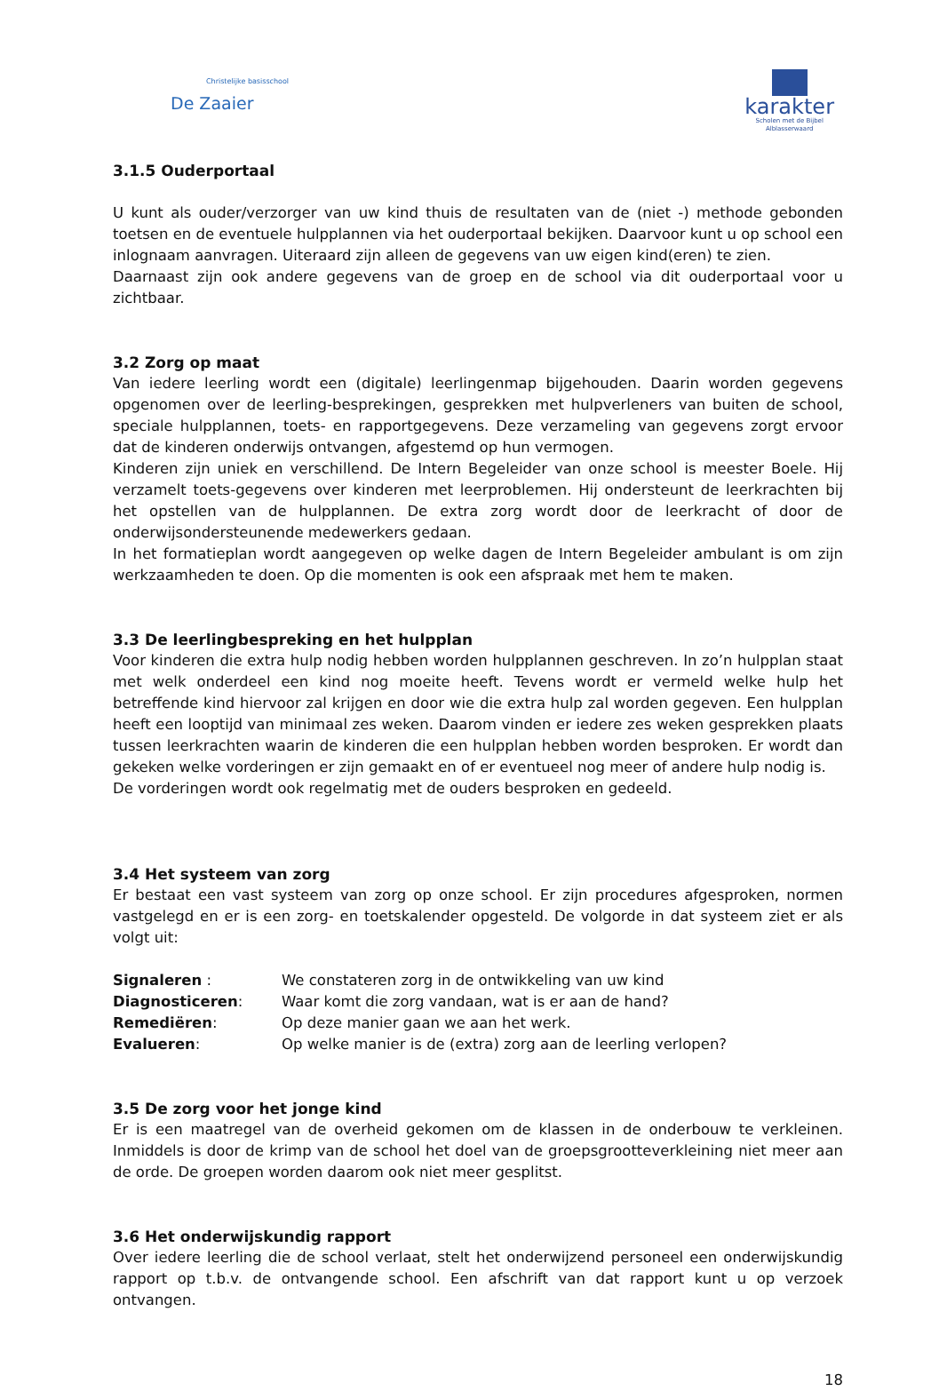Christelijke basisschool
De Zaaier
karakter
Scholen met de Bijbel
Alblasserwaard
3.1.5 Ouderportaal
U kunt als ouder/verzorger van uw kind thuis de resultaten van de (niet -) methode gebonden toetsen en de eventuele hulpplannen via het ouderportaal bekijken. Daarvoor kunt u op school een inlognaam aanvragen. Uiteraard zijn alleen de gegevens van uw eigen kind(eren) te zien.
Daarnaast zijn ook andere gegevens van de groep en de school via dit ouderportaal voor u zichtbaar.
3.2 Zorg op maat
Van iedere leerling wordt een (digitale) leerlingenmap bijgehouden. Daarin worden gegevens opgenomen over de leerling-besprekingen, gesprekken met hulpverleners van buiten de school, speciale hulpplannen, toets- en rapportgegevens. Deze verzameling van gegevens zorgt ervoor dat de kinderen onderwijs ontvangen, afgestemd op hun vermogen.
Kinderen zijn uniek en verschillend. De Intern Begeleider van onze school is meester Boele. Hij verzamelt toets-gegevens over kinderen met leerproblemen. Hij ondersteunt de leerkrachten bij het opstellen van de hulpplannen. De extra zorg wordt door de leerkracht of door de onderwijsondersteunende medewerkers gedaan.
In het formatieplan wordt aangegeven op welke dagen de Intern Begeleider ambulant is om zijn werkzaamheden te doen. Op die momenten is ook een afspraak met hem te maken.
3.3 De leerlingbespreking en het hulpplan
Voor kinderen die extra hulp nodig hebben worden hulpplannen geschreven. In zo’n hulpplan staat met welk onderdeel een kind nog moeite heeft. Tevens wordt er vermeld welke hulp het betreffende kind hiervoor zal krijgen en door wie die extra hulp zal worden gegeven. Een hulpplan heeft een looptijd van minimaal zes weken. Daarom vinden er iedere zes weken gesprekken plaats tussen leerkrachten waarin de kinderen die een hulpplan hebben worden besproken. Er wordt dan gekeken welke vorderingen er zijn gemaakt en of er eventueel nog meer of andere hulp nodig is.
De vorderingen wordt ook regelmatig met de ouders besproken en gedeeld.
3.4 Het systeem van zorg
Er bestaat een vast systeem van zorg op onze school. Er zijn procedures afgesproken, normen vastgelegd en er is een zorg- en toetskalender opgesteld. De volgorde in dat systeem ziet er als volgt uit:
| Signaleren : | We constateren zorg in de ontwikkeling van uw kind |
| Diagnosticeren : | Waar komt die zorg vandaan, wat is er aan de hand? |
| Remediëren : | Op deze manier gaan we aan het werk. |
| Evalueren : | Op welke manier is de (extra) zorg aan de leerling verlopen? |
3.5 De zorg voor het jonge kind
Er is een maatregel van de overheid gekomen om de klassen in de onderbouw te verkleinen. Inmiddels is door de krimp van de school het doel van de groepsgrootteverkleining niet meer aan de orde. De groepen worden daarom ook niet meer gesplitst.
3.6 Het onderwijskundig rapport
Over iedere leerling die de school verlaat, stelt het onderwijzend personeel een onderwijskundig rapport op t.b.v. de ontvangende school. Een afschrift van dat rapport kunt u op verzoek ontvangen.
18